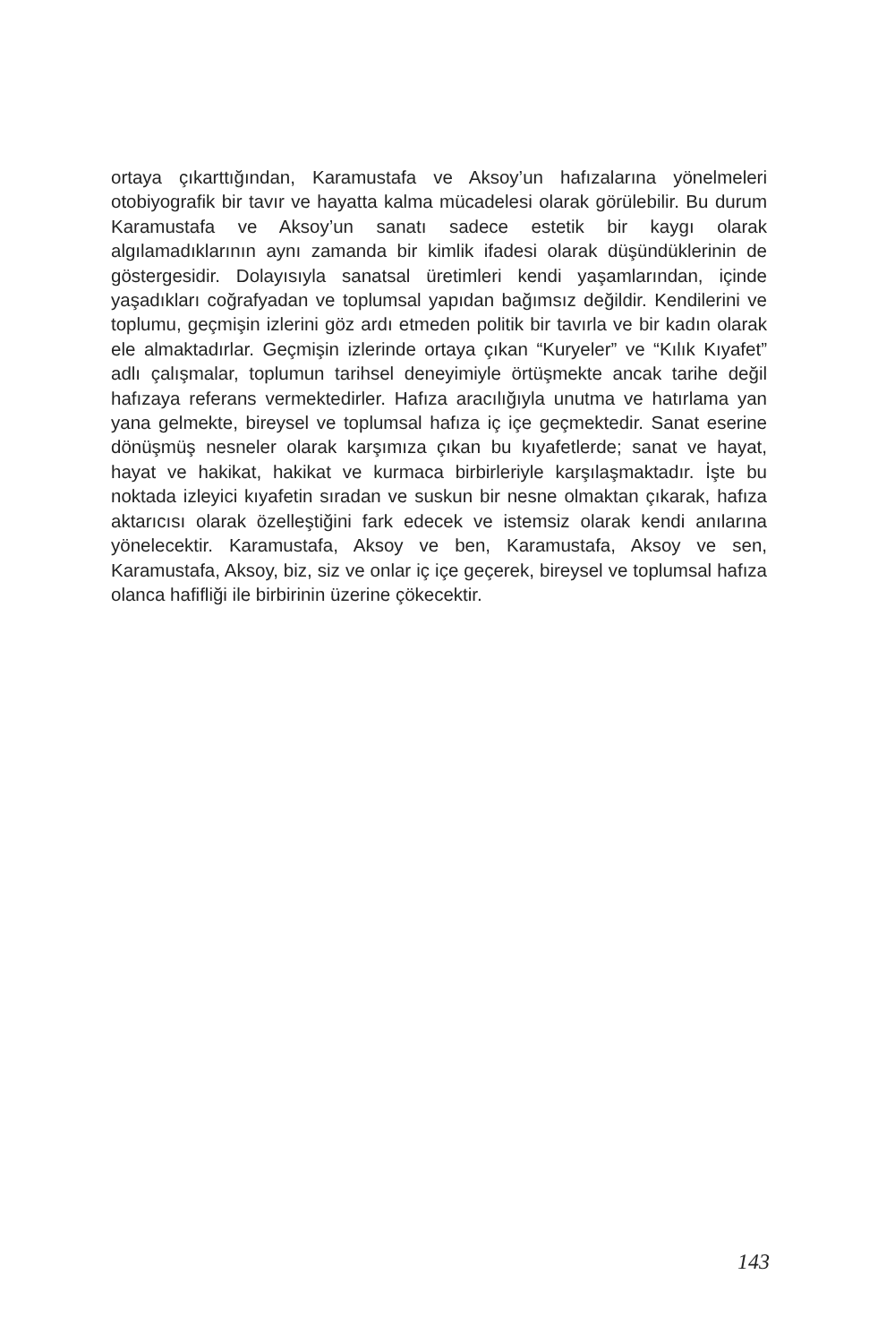ortaya çıkarttığından, Karamustafa ve Aksoy’un hafızalarına yönelmeleri otobiyografik bir tavır ve hayatta kalma mücadelesi olarak görülebilir. Bu durum Karamustafa ve Aksoy’un sanatı sadece estetik bir kaygı olarak algılamadıklarının aynı zamanda bir kimlik ifadesi olarak düşündüklerinin de göstergesidir. Dolayısıyla sanatsal üretimleri kendi yaşamlarından, içinde yaşadıkları coğrafyadan ve toplumsal yapıdan bağımsız değildir. Kendilerini ve toplumu, geçmişin izlerini göz ardı etmeden politik bir tavırla ve bir kadın olarak ele almaktadırlar. Geçmişin izlerinde ortaya çıkan “Kuryeler” ve “Kılık Kıyafet” adlı çalışmalar, toplumun tarihsel deneyimiyle örtüşmekte ancak tarihe değil hafızaya referans vermektedirler. Hafıza aracılığıyla unutma ve hatırlama yan yana gelmekte, bireysel ve toplumsal hafıza iç içe geçmektedir. Sanat eserine dönüşmüş nesneler olarak karşımıza çıkan bu kıyafetlerde; sanat ve hayat, hayat ve hakikat, hakikat ve kurmaca birbirleriyle karşılaşmaktadır. İşte bu noktada izleyici kıyafetin sıradan ve suskun bir nesne olmaktan çıkarak, hafıza aktarıcısı olarak özelleştiğini fark edecek ve istemsiz olarak kendi anılarına yönelecektir. Karamustafa, Aksoy ve ben, Karamustafa, Aksoy ve sen, Karamustafa, Aksoy, biz, siz ve onlar iç içe geçerek, bireysel ve toplumsal hafıza olanca hafifliği ile birbirinin üzerine çökecektir.
143